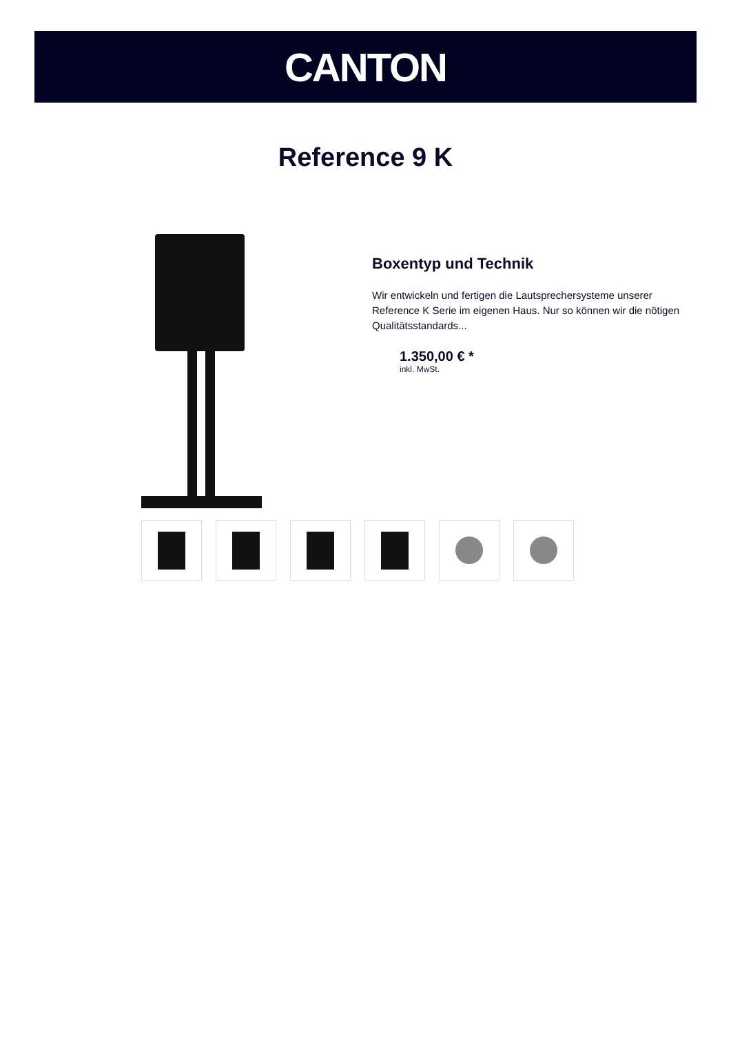CANTON
Reference 9 K
Boxentyp und Technik
Wir entwickeln und fertigen die Lautsprechersysteme unserer Reference K Serie im eigenen Haus. Nur so können wir die nötigen Qualitätsstandards...
1.350,00 € *
inkl. MwSt.